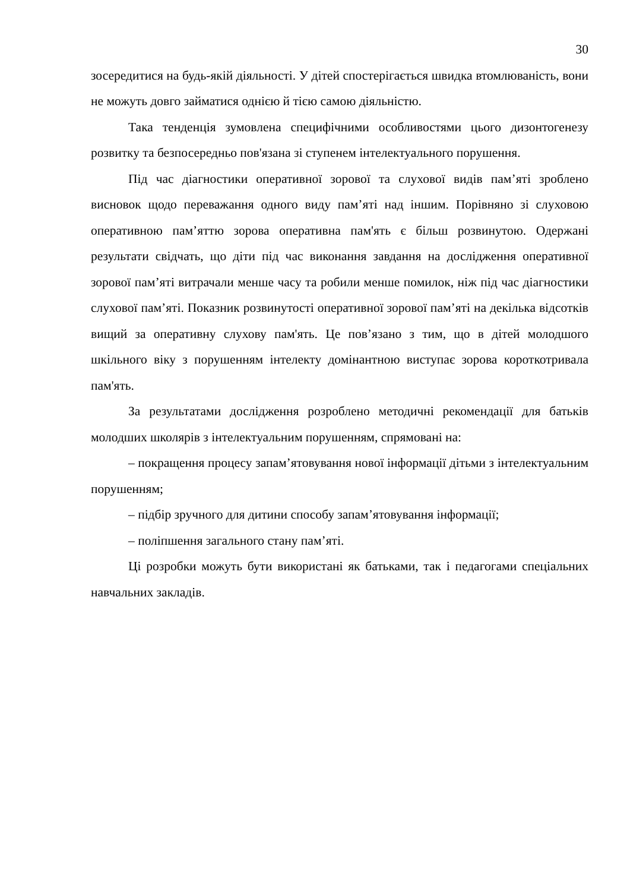30
зосередитися на будь-якій діяльності. У дітей спостерігається швидка втомлюваність, вони не можуть довго займатися однією й тією самою діяльністю.
Така тенденція зумовлена специфічними особливостями цього дизонтогенезу розвитку та безпосередньо пов'язана зі ступенем інтелектуального порушення.
Під час діагностики оперативної зорової та слухової видів пам’яті зроблено висновок щодо переважання одного виду пам’яті над іншим. Порівняно зі слуховою оперативною пам’яттю зорова оперативна пам'ять є більш розвинутою. Одержані результати свідчать, що діти під час виконання завдання на дослідження оперативної зорової пам’яті витрачали менше часу та робили менше помилок, ніж під час діагностики слухової пам’яті. Показник розвинутості оперативної зорової пам’яті на декілька відсотків вищий за оперативну слухову пам'ять. Це пов’язано з тим, що в дітей молодшого шкільного віку з порушенням інтелекту домінантною виступає зорова короткотривала пам'ять.
За результатами дослідження розроблено методичні рекомендації для батьків молодших школярів з інтелектуальним порушенням, спрямовані на:
– покращення процесу запам’ятовування нової інформації дітьми з інтелектуальним порушенням;
– підбір зручного для дитини способу запам’ятовування інформації;
– поліпшення загального стану пам’яті.
Ці розробки можуть бути використані як батьками, так і педагогами спеціальних навчальних закладів.